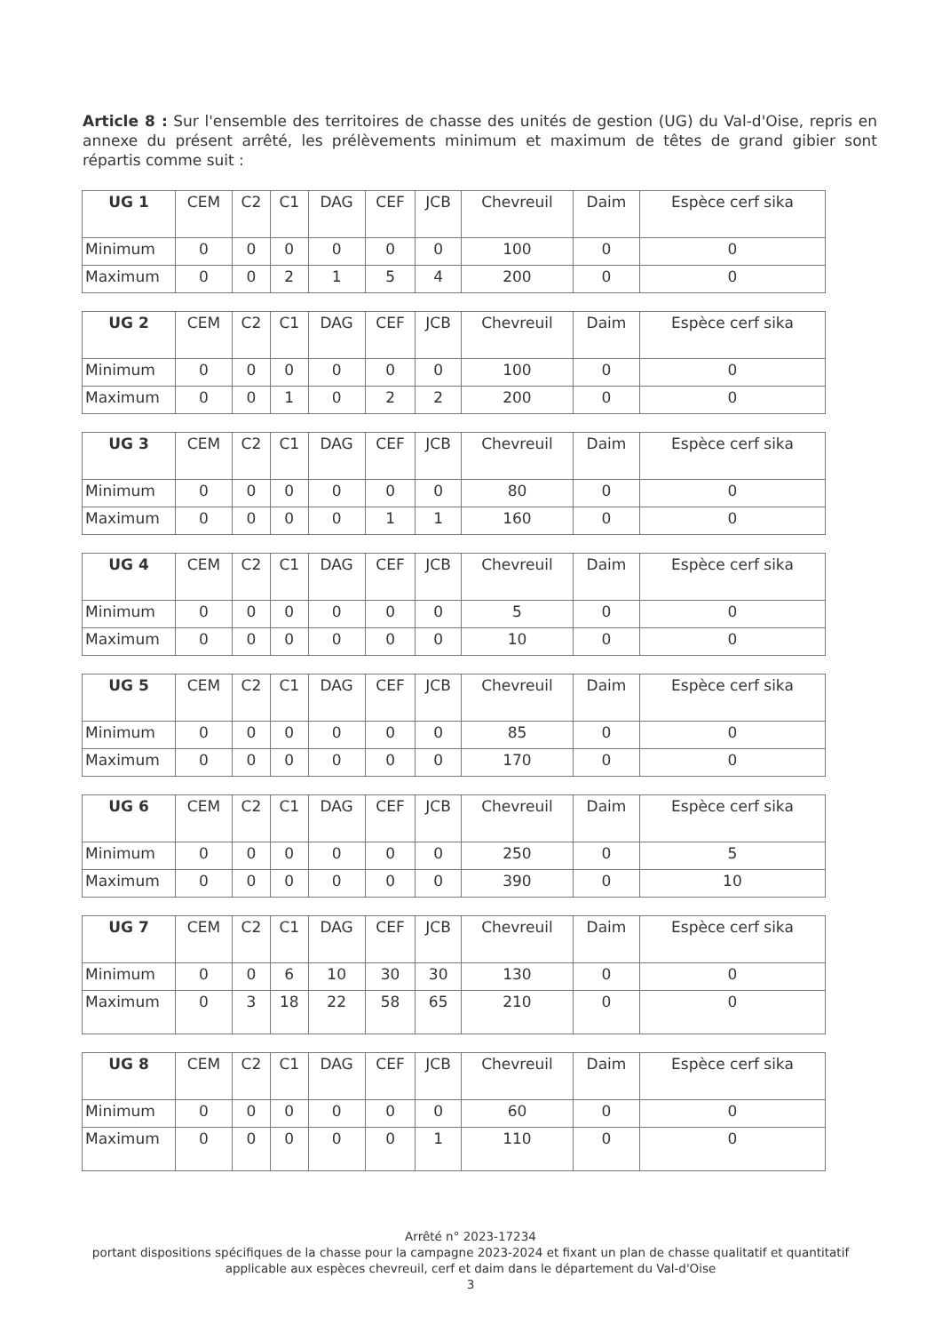Article 8 : Sur l'ensemble des territoires de chasse des unités de gestion (UG) du Val-d'Oise, repris en annexe du présent arrêté, les prélèvements minimum et maximum de têtes de grand gibier sont répartis comme suit :
| UG 1 | CEM | C2 | C1 | DAG | CEF | JCB | Chevreuil | Daim | Espèce cerf sika |
| --- | --- | --- | --- | --- | --- | --- | --- | --- | --- |
| Minimum | 0 | 0 | 0 | 0 | 0 | 0 | 100 | 0 | 0 |
| Maximum | 0 | 0 | 2 | 1 | 5 | 4 | 200 | 0 | 0 |
| UG 2 | CEM | C2 | C1 | DAG | CEF | JCB | Chevreuil | Daim | Espèce cerf sika |
| --- | --- | --- | --- | --- | --- | --- | --- | --- | --- |
| Minimum | 0 | 0 | 0 | 0 | 0 | 0 | 100 | 0 | 0 |
| Maximum | 0 | 0 | 1 | 0 | 2 | 2 | 200 | 0 | 0 |
| UG 3 | CEM | C2 | C1 | DAG | CEF | JCB | Chevreuil | Daim | Espèce cerf sika |
| --- | --- | --- | --- | --- | --- | --- | --- | --- | --- |
| Minimum | 0 | 0 | 0 | 0 | 0 | 0 | 80 | 0 | 0 |
| Maximum | 0 | 0 | 0 | 0 | 1 | 1 | 160 | 0 | 0 |
| UG 4 | CEM | C2 | C1 | DAG | CEF | JCB | Chevreuil | Daim | Espèce cerf sika |
| --- | --- | --- | --- | --- | --- | --- | --- | --- | --- |
| Minimum | 0 | 0 | 0 | 0 | 0 | 0 | 5 | 0 | 0 |
| Maximum | 0 | 0 | 0 | 0 | 0 | 0 | 10 | 0 | 0 |
| UG 5 | CEM | C2 | C1 | DAG | CEF | JCB | Chevreuil | Daim | Espèce cerf sika |
| --- | --- | --- | --- | --- | --- | --- | --- | --- | --- |
| Minimum | 0 | 0 | 0 | 0 | 0 | 0 | 85 | 0 | 0 |
| Maximum | 0 | 0 | 0 | 0 | 0 | 0 | 170 | 0 | 0 |
| UG 6 | CEM | C2 | C1 | DAG | CEF | JCB | Chevreuil | Daim | Espèce cerf sika |
| --- | --- | --- | --- | --- | --- | --- | --- | --- | --- |
| Minimum | 0 | 0 | 0 | 0 | 0 | 0 | 250 | 0 | 5 |
| Maximum | 0 | 0 | 0 | 0 | 0 | 0 | 390 | 0 | 10 |
| UG 7 | CEM | C2 | C1 | DAG | CEF | JCB | Chevreuil | Daim | Espèce cerf sika |
| --- | --- | --- | --- | --- | --- | --- | --- | --- | --- |
| Minimum | 0 | 0 | 6 | 10 | 30 | 30 | 130 | 0 | 0 |
| Maximum | 0 | 3 | 18 | 22 | 58 | 65 | 210 | 0 | 0 |
| UG 8 | CEM | C2 | C1 | DAG | CEF | JCB | Chevreuil | Daim | Espèce cerf sika |
| --- | --- | --- | --- | --- | --- | --- | --- | --- | --- |
| Minimum | 0 | 0 | 0 | 0 | 0 | 0 | 60 | 0 | 0 |
| Maximum | 0 | 0 | 0 | 0 | 0 | 1 | 110 | 0 | 0 |
Arrêté n° 2023-17234
portant dispositions spécifiques de la chasse pour la campagne 2023-2024 et fixant un plan de chasse qualitatif et quantitatif applicable aux espèces chevreuil, cerf et daim dans le département du Val-d'Oise
3